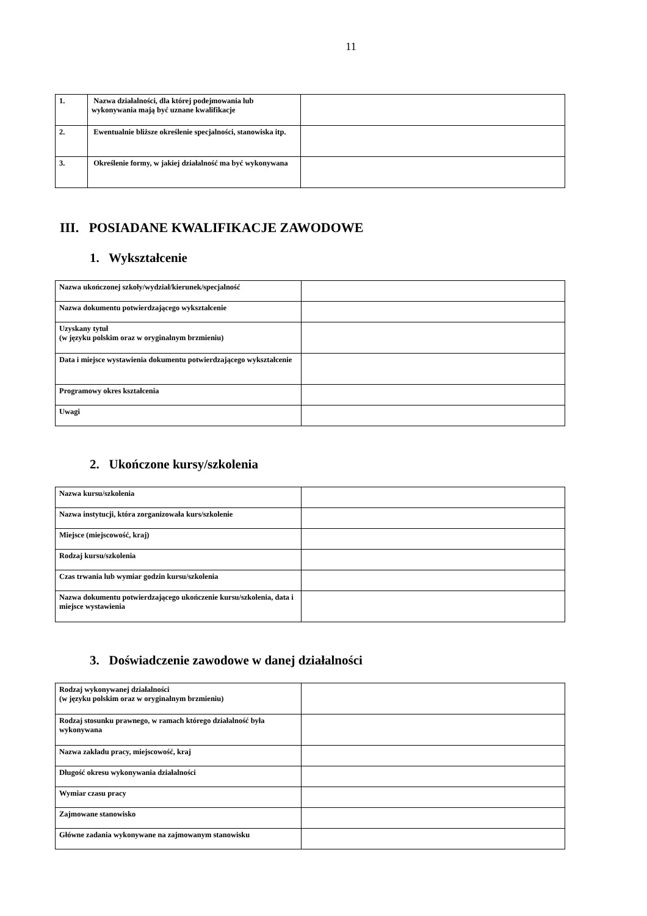11
| 1. | Nazwa działalności, dla której podejmowania lub wykonywania mają być uznane kwalifikacje | |
| 2. | Ewentualnie bliższe określenie specjalności, stanowiska itp. | |
| 3. | Określenie formy, w jakiej działalność ma być wykonywana | |
III. POSIADANE KWALIFIKACJE ZAWODOWE
1. Wykształcenie
| Nazwa ukończonej szkoły/wydział/kierunek/specjalność | |
| Nazwa dokumentu potwierdzającego wykształcenie | |
| Uzyskany tytuł (w języku polskim oraz w oryginalnym brzmieniu) | |
| Data i miejsce wystawienia dokumentu potwierdzającego wykształcenie | |
| Programowy okres kształcenia | |
| Uwagi | |
2. Ukończone kursy/szkolenia
| Nazwa kursu/szkolenia | |
| Nazwa instytucji, która zorganizowała kurs/szkolenie | |
| Miejsce (miejscowość, kraj) | |
| Rodzaj kursu/szkolenia | |
| Czas trwania lub wymiar godzin kursu/szkolenia | |
| Nazwa dokumentu potwierdzającego ukończenie kursu/szkolenia, data i miejsce wystawienia | |
3. Doświadczenie zawodowe w danej działalności
| Rodzaj wykonywanej działalności (w języku polskim oraz w oryginalnym brzmieniu) | |
| Rodzaj stosunku prawnego, w ramach którego działalność była wykonywana | |
| Nazwa zakładu pracy, miejscowość, kraj | |
| Długość okresu wykonywania działalności | |
| Wymiar czasu pracy | |
| Zajmowane stanowisko | |
| Główne zadania wykonywane na zajmowanym stanowisku | |